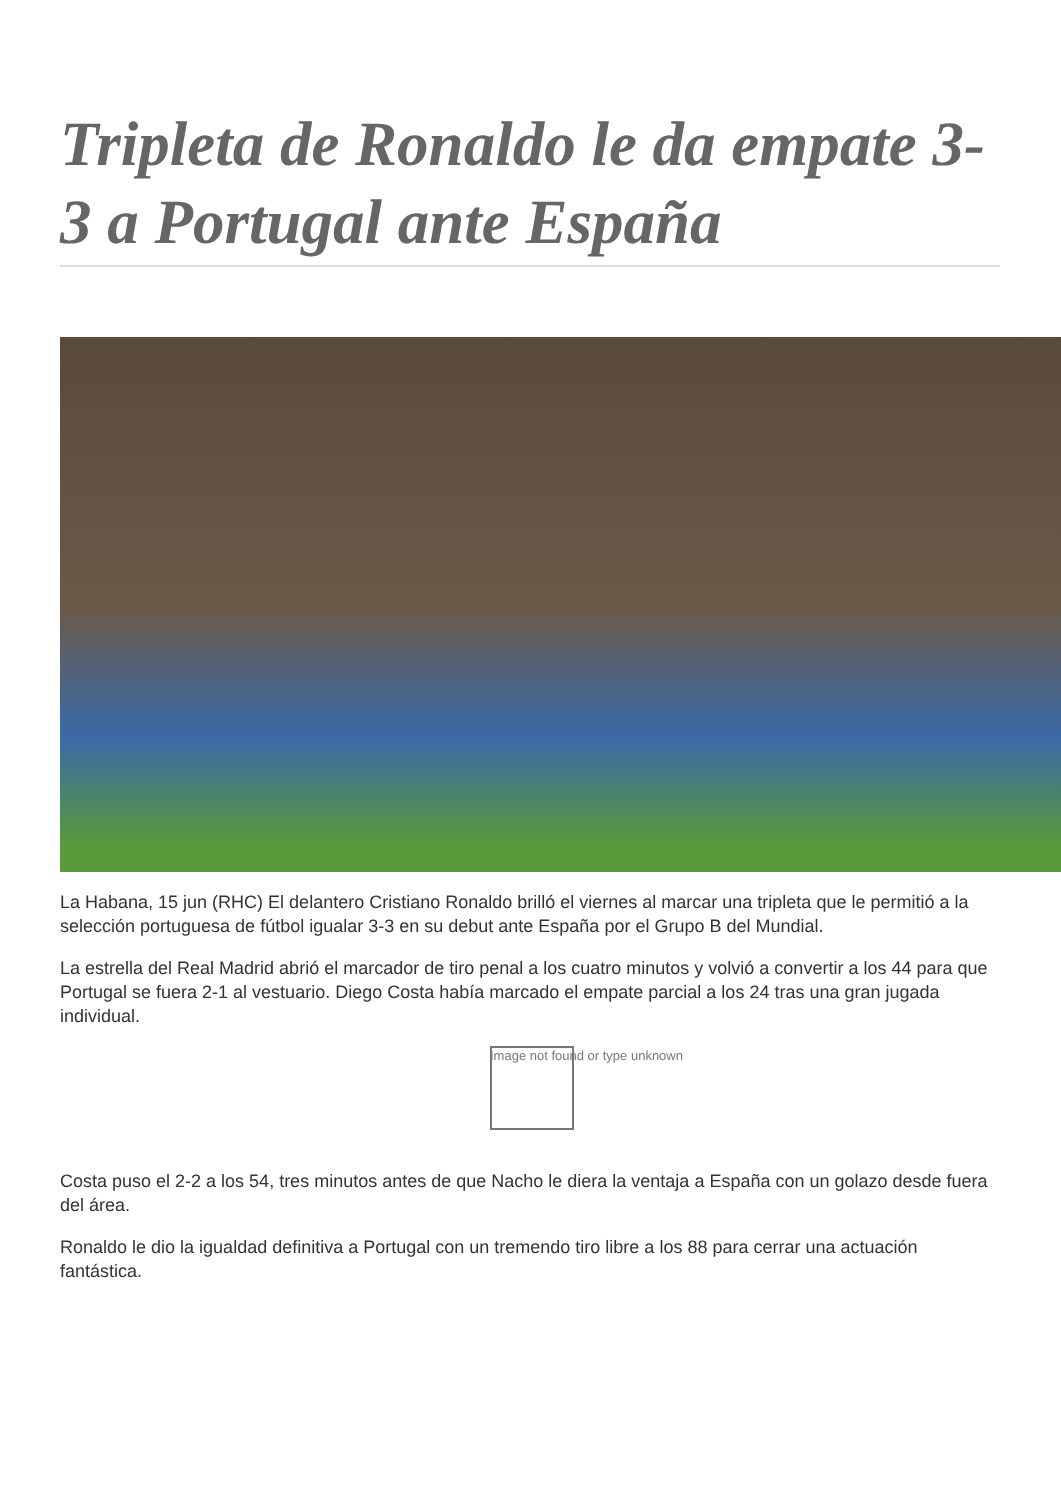Tripleta de Ronaldo le da empate 3-3 a Portugal ante España
La Habana, 15 jun (RHC) El delantero Cristiano Ronaldo brilló el viernes al marcar una tripleta que le permitió a la selección portuguesa de fútbol igualar 3-3 en su debut ante España por el Grupo B del Mundial.
La estrella del Real Madrid abrió el marcador de tiro penal a los cuatro minutos y volvió a convertir a los 44 para que Portugal se fuera 2-1 al vestuario. Diego Costa había marcado el empate parcial a los 24 tras una gran jugada individual.
Image not found or type unknown
Costa puso el 2-2 a los 54, tres minutos antes de que Nacho le diera la ventaja a España con un golazo desde fuera del área.
Ronaldo le dio la igualdad definitiva a Portugal con un tremendo tiro libre a los 88 para cerrar una actuación fantástica.